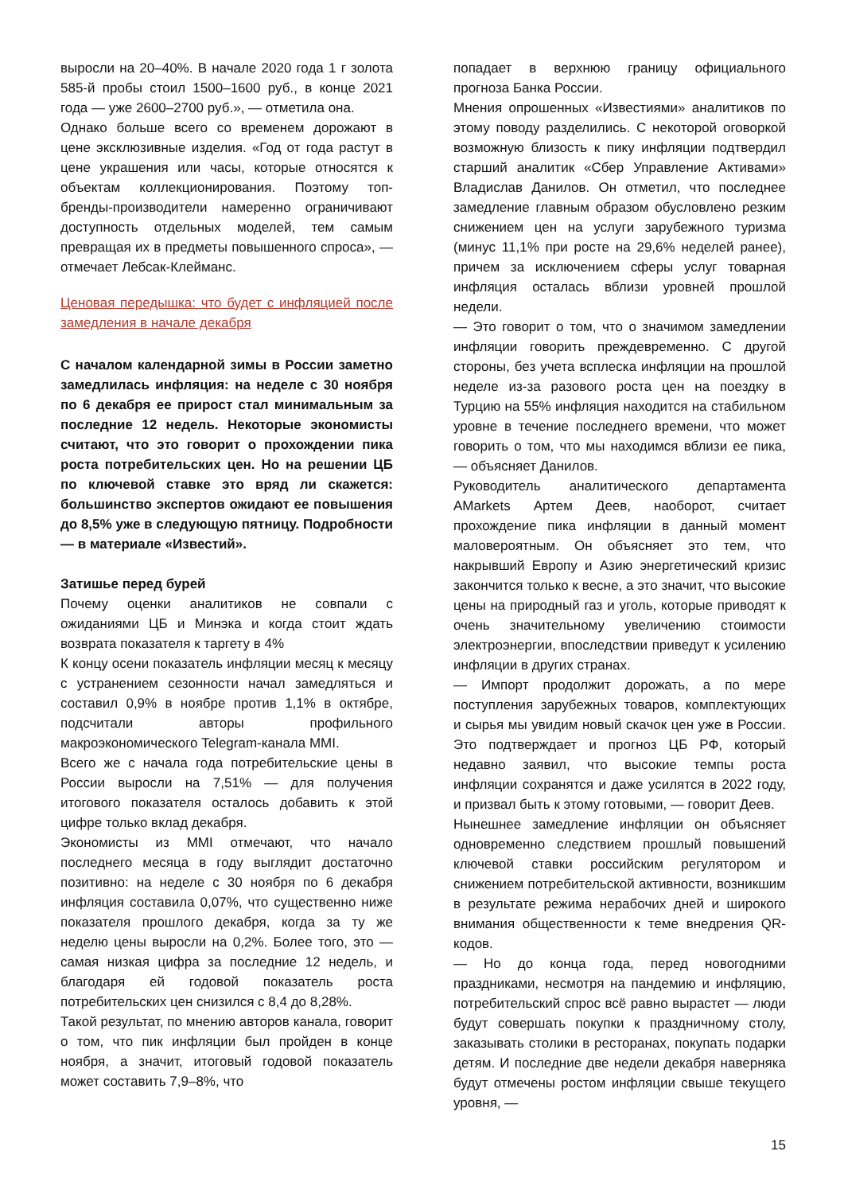выросли на 20–40%. В начале 2020 года 1 г золота 585-й пробы стоил 1500–1600 руб., в конце 2021 года — уже 2600–2700 руб.», — отметила она.
Однако больше всего со временем дорожают в цене эксклюзивные изделия. «Год от года растут в цене украшения или часы, которые относятся к объектам коллекционирования. Поэтому топ-бренды-производители намеренно ограничивают доступность отдельных моделей, тем самым превращая их в предметы повышенного спроса», — отмечает Лебсак-Клейманс.
Ценовая передышка: что будет с инфляцией после замедления в начале декабря
С началом календарной зимы в России заметно замедлилась инфляция: на неделе с 30 ноября по 6 декабря ее прирост стал минимальным за последние 12 недель. Некоторые экономисты считают, что это говорит о прохождении пика роста потребительских цен. Но на решении ЦБ по ключевой ставке это вряд ли скажется: большинство экспертов ожидают ее повышения до 8,5% уже в следующую пятницу. Подробности — в материале «Известий».
Затишье перед бурей
Почему оценки аналитиков не совпали с ожиданиями ЦБ и Минэка и когда стоит ждать возврата показателя к таргету в 4%
К концу осени показатель инфляции месяц к месяцу с устранением сезонности начал замедляться и составил 0,9% в ноябре против 1,1% в октябре, подсчитали авторы профильного макроэкономического Telegram-канала MMI.
Всего же с начала года потребительские цены в России выросли на 7,51% — для получения итогового показателя осталось добавить к этой цифре только вклад декабря.
Экономисты из MMI отмечают, что начало последнего месяца в году выглядит достаточно позитивно: на неделе с 30 ноября по 6 декабря инфляция составила 0,07%, что существенно ниже показателя прошлого декабря, когда за ту же неделю цены выросли на 0,2%. Более того, это — самая низкая цифра за последние 12 недель, и благодаря ей годовой показатель роста потребительских цен снизился с 8,4 до 8,28%.
Такой результат, по мнению авторов канала, говорит о том, что пик инфляции был пройден в конце ноября, а значит, итоговый годовой показатель может составить 7,9–8%, что
попадает в верхнюю границу официального прогноза Банка России.
Мнения опрошенных «Известиями» аналитиков по этому поводу разделились. С некоторой оговоркой возможную близость к пику инфляции подтвердил старший аналитик «Сбер Управление Активами» Владислав Данилов. Он отметил, что последнее замедление главным образом обусловлено резким снижением цен на услуги зарубежного туризма (минус 11,1% при росте на 29,6% неделей ранее), причем за исключением сферы услуг товарная инфляция осталась вблизи уровней прошлой недели.
— Это говорит о том, что о значимом замедлении инфляции говорить преждевременно. С другой стороны, без учета всплеска инфляции на прошлой неделе из-за разового роста цен на поездку в Турцию на 55% инфляция находится на стабильном уровне в течение последнего времени, что может говорить о том, что мы находимся вблизи ее пика, — объясняет Данилов.
Руководитель аналитического департамента AMarkets Артем Деев, наоборот, считает прохождение пика инфляции в данный момент маловероятным. Он объясняет это тем, что накрывший Европу и Азию энергетический кризис закончится только к весне, а это значит, что высокие цены на природный газ и уголь, которые приводят к очень значительному увеличению стоимости электроэнергии, впоследствии приведут к усилению инфляции в других странах.
— Импорт продолжит дорожать, а по мере поступления зарубежных товаров, комплектующих и сырья мы увидим новый скачок цен уже в России. Это подтверждает и прогноз ЦБ РФ, который недавно заявил, что высокие темпы роста инфляции сохранятся и даже усилятся в 2022 году, и призвал быть к этому готовыми, — говорит Деев.
Нынешнее замедление инфляции он объясняет одновременно следствием прошлый повышений ключевой ставки российским регулятором и снижением потребительской активности, возникшим в результате режима нерабочих дней и широкого внимания общественности к теме внедрения QR-кодов.
— Но до конца года, перед новогодними праздниками, несмотря на пандемию и инфляцию, потребительский спрос всё равно вырастет — люди будут совершать покупки к праздничному столу, заказывать столики в ресторанах, покупать подарки детям. И последние две недели декабря наверняка будут отмечены ростом инфляции свыше текущего уровня, —
15